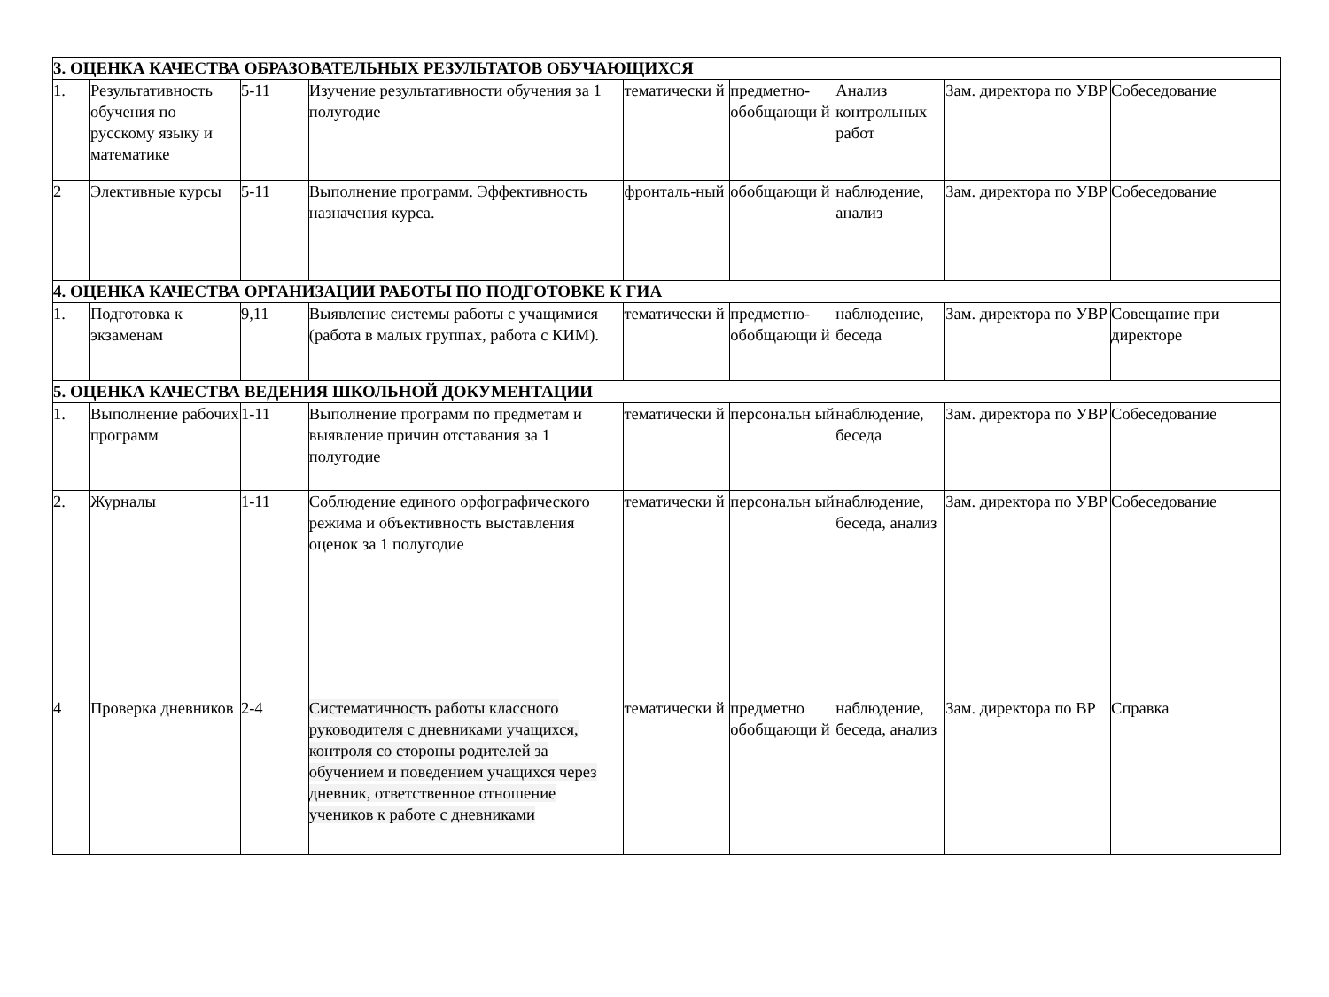| 3. ОЦЕНКА КАЧЕСТВА ОБРАЗОВАТЕЛЬНЫХ РЕЗУЛЬТАТОВ ОБУЧАЮЩИХСЯ | | | | | | | | |
| 1. | Результативность обучения по русскому языку и математике | 5-11 | Изучение результативности обучения за 1 полугодие | тематически й | предметно-обобщающи й | Анализ контрольных работ | Зам. директора по УВР | Собеседование |
| 2 | Элективные курсы | 5-11 | Выполнение программ. Эффективность назначения курса. | фронталь-ный | обобщающи й | наблюдение, анализ | Зам. директора по УВР | Собеседование |
| 4. ОЦЕНКА КАЧЕСТВА ОРГАНИЗАЦИИ РАБОТЫ ПО ПОДГОТОВКЕ К ГИА | | | | | | | | |
| 1. | Подготовка к экзаменам | 9,11 | Выявление системы работы с учащимися (работа в малых группах, работа с КИМ). | тематически й | предметно-обобщающи й | наблюдение, беседа | Зам. директора по УВР | Совещание при директоре |
| 5. ОЦЕНКА КАЧЕСТВА ВЕДЕНИЯ ШКОЛЬНОЙ ДОКУМЕНТАЦИИ | | | | | | | | |
| 1. | Выполнение рабочих программ | 1-11 | Выполнение программ по предметам и выявление причин отставания за 1 полугодие | тематически й | персональн ый | наблюдение, беседа | Зам. директора по УВР | Собеседование |
| 2. | Журналы | 1-11 | Соблюдение единого орфографического режима и объективность выставления оценок за 1 полугодие | тематически й | персональн ый | наблюдение, беседа, анализ | Зам. директора по УВР | Собеседование |
| 4 | Проверка дневников | 2-4 | Систематичность работы классного руководителя с дневниками учащихся, контроля со стороны родителей за обучением и поведением учащихся через дневник, ответственное отношение учеников к работе с дневниками | тематически й | предметно обобщающи й | наблюдение, беседа, анализ | Зам. директора по ВР | Справка |